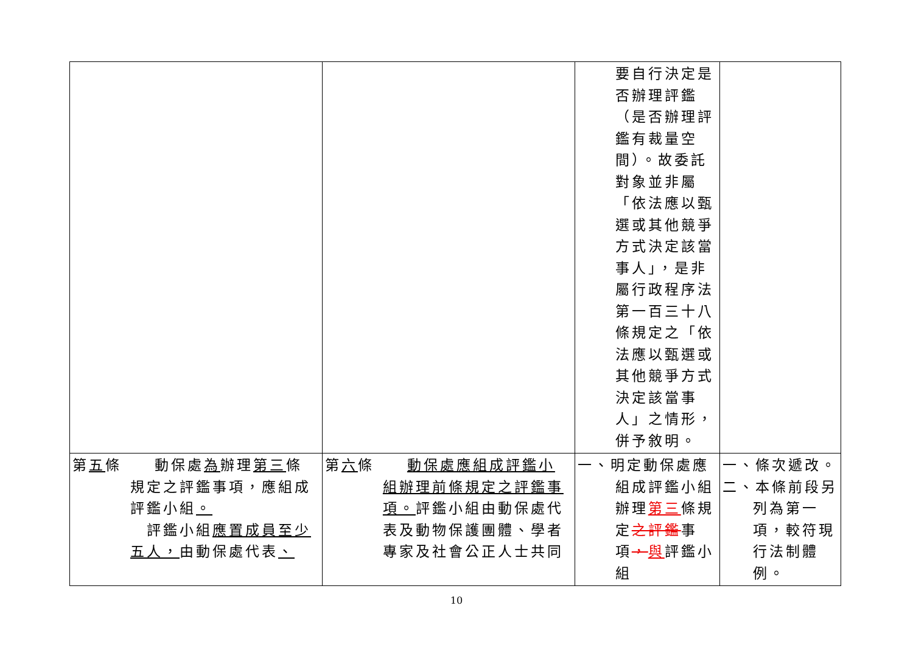| | | 要自行決定是否辦理評鑑（是否辦理評鑑有裁量空間）。故委託對象並非屬「依法應以甄選或其他競爭方式決定該當事人」，是非屬行政程序法第一百三十八條規定之「依法應以甄選或其他競爭方式決定該當事人」之情形，併予敘明。 | |
| 第 五 條 動保處 為 辦理 第三 條 規定之評鑑事項，應組成評鑑小組 。 評鑑小組 應置成員至少五人， 由動保處代表 、 | 第 六 條 動保處應組成評鑑小 組辦理前條規定之評鑑事項。 評鑑小組由動保處代表及動物保護團體、學者專家及社會公正人士共同 | 一、明定動保處應 組成評鑑小組辦理 第三 條規定 之評鑑 事項 ， 與 評鑑小組 | 一、條次遞改。 二、本條前段另 列為第一項，較符現行法制體例。 |
10